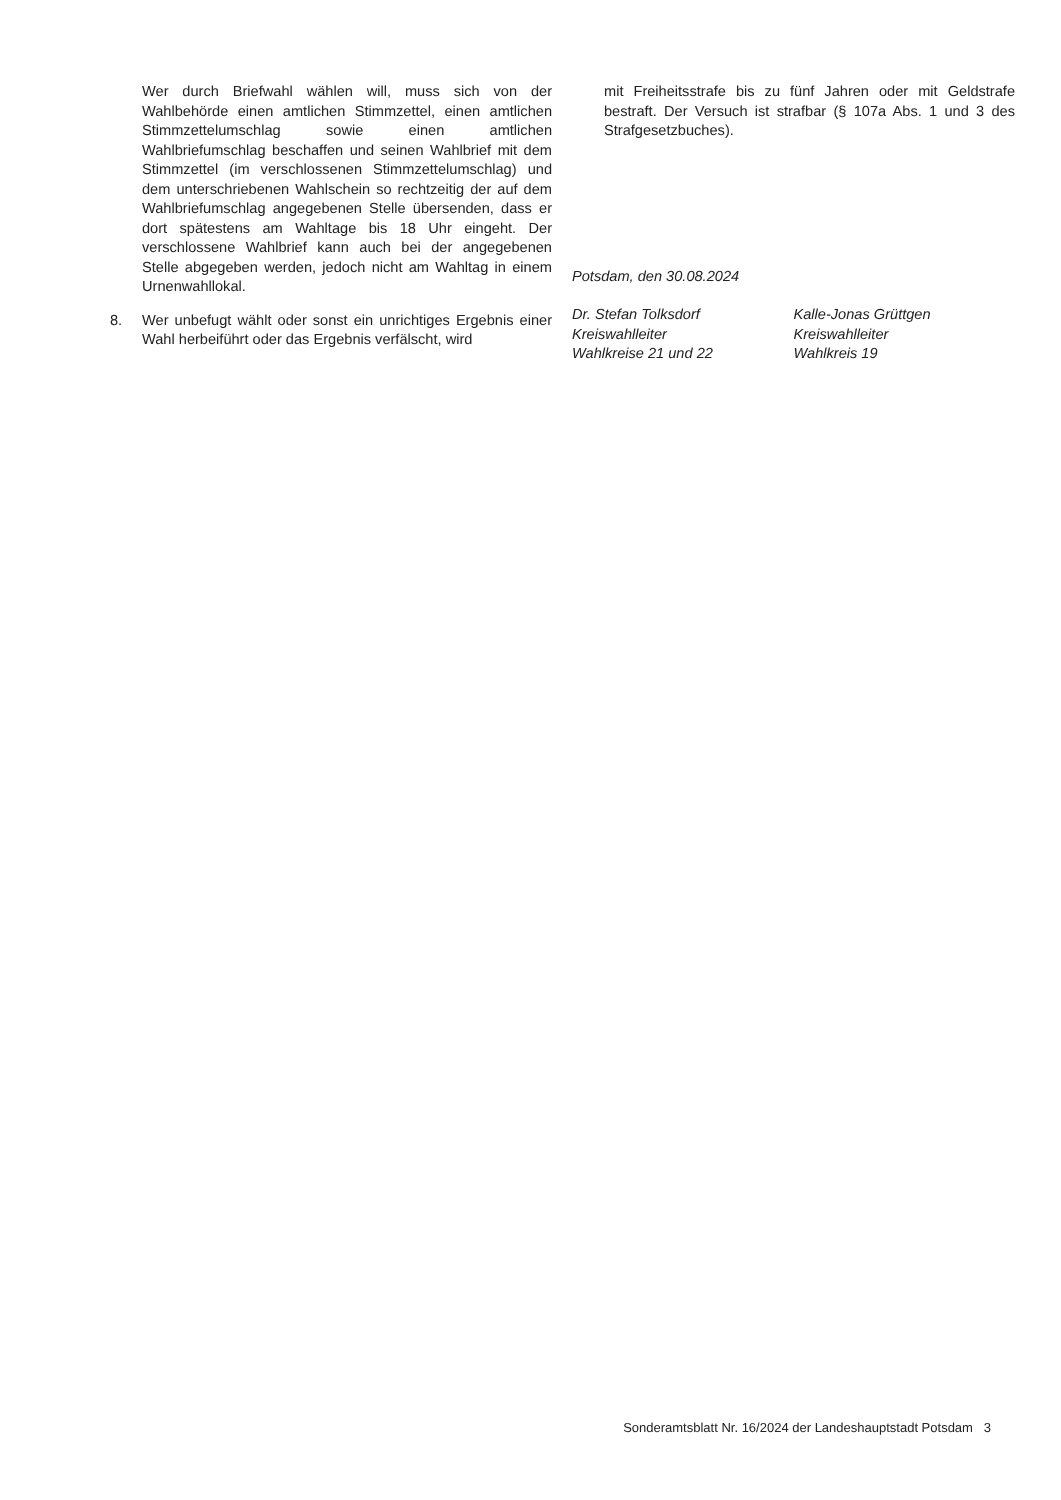Wer durch Briefwahl wählen will, muss sich von der Wahlbehörde einen amtlichen Stimmzettel, einen amtlichen Stimmzettelumschlag sowie einen amtlichen Wahlbriefumschlag beschaffen und seinen Wahlbrief mit dem Stimmzettel (im verschlossenen Stimmzettelumschlag) und dem unterschriebenen Wahlschein so rechtzeitig der auf dem Wahlbriefumschlag angegebenen Stelle übersenden, dass er dort spätestens am Wahltage bis 18 Uhr eingeht. Der verschlossene Wahlbrief kann auch bei der angegebenen Stelle abgegeben werden, jedoch nicht am Wahltag in einem Urnenwahllokal.
8. Wer unbefugt wählt oder sonst ein unrichtiges Ergebnis einer Wahl herbeiführt oder das Ergebnis verfälscht, wird
mit Freiheitsstrafe bis zu fünf Jahren oder mit Geldstrafe bestraft. Der Versuch ist strafbar (§ 107a Abs. 1 und 3 des Strafgesetzbuches).
Potsdam, den 30.08.2024
Dr. Stefan Tolksdorf
Kreiswahlleiter
Wahlkreise 21 und 22
Kalle-Jonas Grüttgen
Kreiswahlleiter
Wahlkreis 19
Sonderamtsblatt Nr. 16/2024 der Landeshauptstadt Potsdam 3